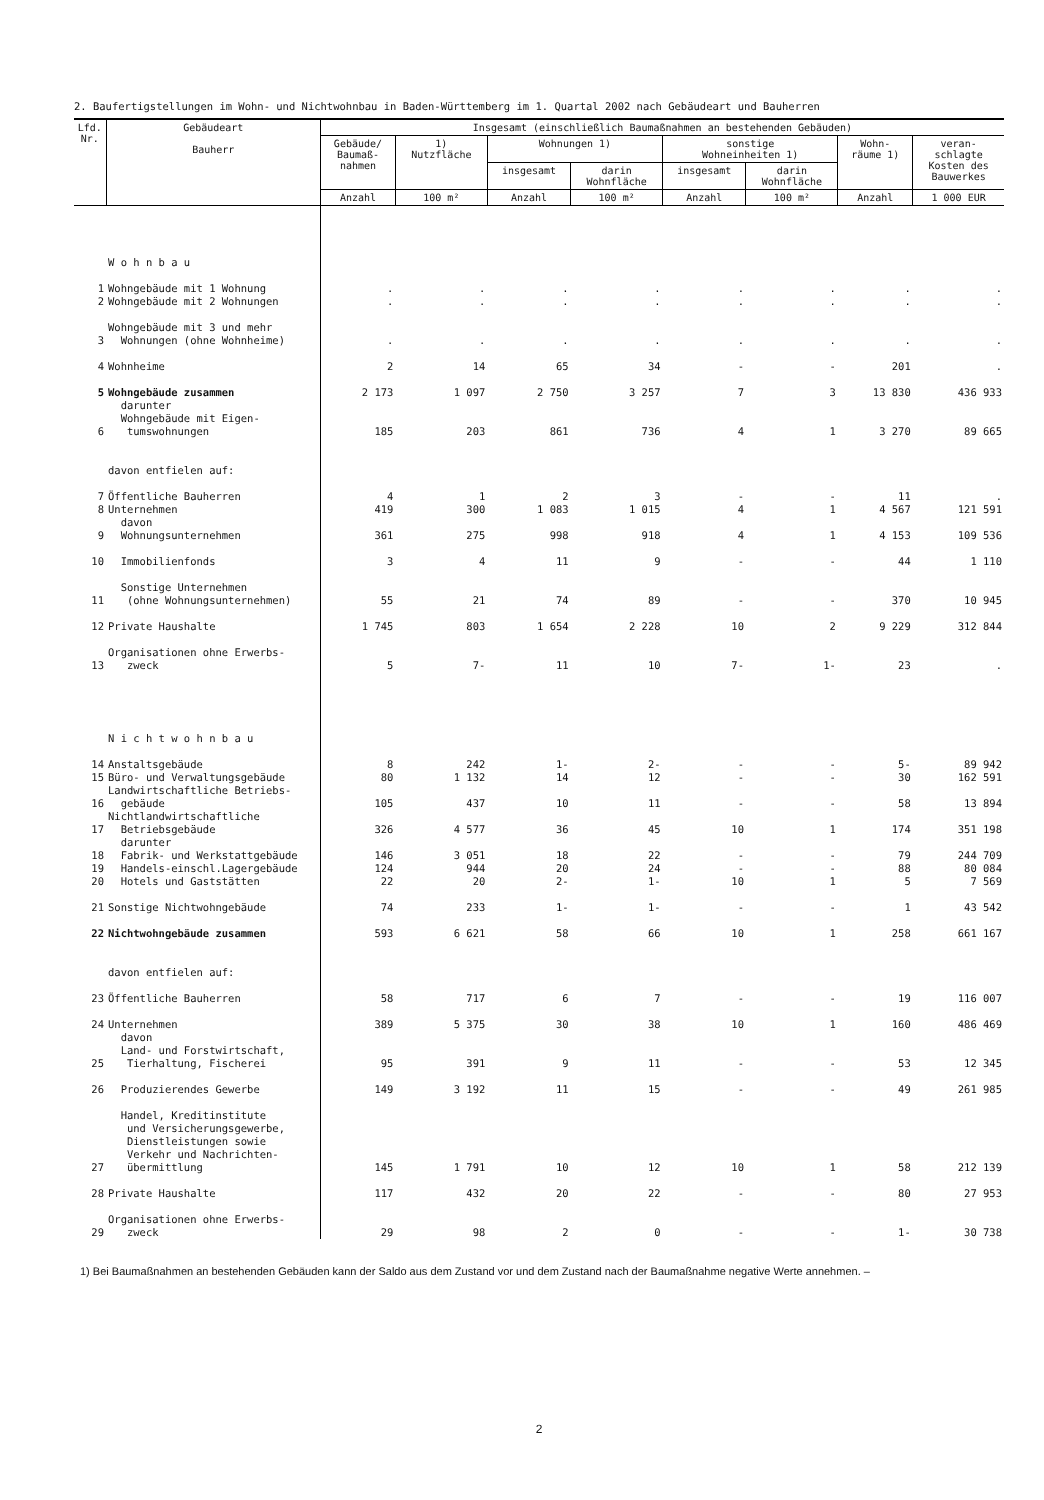2. Baufertigstellungen im Wohn- und Nichtwohnbau in Baden-Württemberg im 1. Quartal 2002 nach Gebäudeart und Bauherren
| Lfd. Nr. | Gebäudeart Bauherr | Insgesamt (einschließlich Baumaßnahmen an bestehenden Gebäuden) | | | | | | | |
| --- | --- | --- | --- | --- | --- | --- | --- | --- | --- |
| | | Gebäude/ Baumaß- nahmen | 1) Nutzfläche | Wohnungen 1) | | sonstige Wohneinheiten 1) | | Wohn- räume 1) | veran- schlagte Kosten des Bauwerkes |
| | | | | insgesamt | darin Wohnfläche | insgesamt | darin Wohnfläche | | |
| | | Anzahl | 100 m² | Anzahl | 100 m² | Anzahl | 100 m² | Anzahl | 1 000 EUR |
| | W o h n b a u | | | | | | | | |
| 1 | Wohngebäude mit 1 Wohnung | . | . | . | . | . | . | . | . |
| 2 | Wohngebäude mit 2 Wohnungen | . | . | . | . | . | . | . | . |
| 3 | Wohngebäude mit 3 und mehr Wohnungen (ohne Wohnheime) | . | . | . | . | . | . | . | . |
| 4 | Wohnheime | 2 | 14 | 65 | 34 | - | - | 201 | . |
| 5 | Wohngebäude zusammen | 2 173 | 1 097 | 2 750 | 3 257 | 7 | 3 | 13 830 | 436 933 |
| 6 | darunter Wohngebäude mit Eigen- tumswohnungen | 185 | 203 | 861 | 736 | 4 | 1 | 3 270 | 89 665 |
| | davon entfielen auf: | | | | | | | | |
| 7 | Öffentliche Bauherren | 4 | 1 | 2 | 3 | - | - | 11 | . |
| 8 | Unternehmen | 419 | 300 | 1 083 | 1 015 | 4 | 1 | 4 567 | 121 591 |
| 9 | davon Wohnungsunternehmen | 361 | 275 | 998 | 918 | 4 | 1 | 4 153 | 109 536 |
| 10 | Immobilienfonds | 3 | 4 | 11 | 9 | - | - | 44 | 1 110 |
| 11 | Sonstige Unternehmen (ohne Wohnungsunternehmen) | 55 | 21 | 74 | 89 | - | - | 370 | 10 945 |
| 12 | Private Haushalte | 1 745 | 803 | 1 654 | 2 228 | 10 | 2 | 9 229 | 312 844 |
| 13 | Organisationen ohne Erwerbs- zweck | 5 | 7- | 11 | 10 | 7- | 1- | 23 | . |
| | N i c h t w o h n b a u | | | | | | | | |
| 14 | Anstaltsgebäude | 8 | 242 | 1- | 2- | - | - | 5- | 89 942 |
| 15 | Büro- und Verwaltungsgebäude | 80 | 1 132 | 14 | 12 | - | - | 30 | 162 591 |
| 16 | Landwirtschaftliche Betriebs- gebäude | 105 | 437 | 10 | 11 | - | - | 58 | 13 894 |
| 17 | Nichtlandwirtschaftliche Betriebsgebäude | 326 | 4 577 | 36 | 45 | 10 | 1 | 174 | 351 198 |
| 18 | darunter Fabrik- und Werkstattgebäude | 146 | 3 051 | 18 | 22 | - | - | 79 | 244 709 |
| 19 | Handels-einschl.Lagergebäude | 124 | 944 | 20 | 24 | - | - | 88 | 80 084 |
| 20 | Hotels und Gaststätten | 22 | 20 | 2- | 1- | 10 | 1 | 5 | 7 569 |
| 21 | Sonstige Nichtwohngebäude | 74 | 233 | 1- | 1- | - | - | 1 | 43 542 |
| 22 | Nichtwohngebäude zusammen | 593 | 6 621 | 58 | 66 | 10 | 1 | 258 | 661 167 |
| | davon entfielen auf: | | | | | | | | |
| 23 | Öffentliche Bauherren | 58 | 717 | 6 | 7 | - | - | 19 | 116 007 |
| 24 | Unternehmen | 389 | 5 375 | 30 | 38 | 10 | 1 | 160 | 486 469 |
| 25 | davon Land- und Forstwirtschaft, Tierhaltung, Fischerei | 95 | 391 | 9 | 11 | - | - | 53 | 12 345 |
| 26 | Produzierendes Gewerbe | 149 | 3 192 | 11 | 15 | - | - | 49 | 261 985 |
| 27 | Handel, Kreditinstitute und Versicherungsgewerbe, Dienstleistungen sowie Verkehr und Nachrichten- übermittlung | 145 | 1 791 | 10 | 12 | 10 | 1 | 58 | 212 139 |
| 28 | Private Haushalte | 117 | 432 | 20 | 22 | - | - | 80 | 27 953 |
| 29 | Organisationen ohne Erwerbs- zweck | 29 | 98 | 2 | 0 | - | - | 1- | 30 738 |
1) Bei Baumaßnahmen an bestehenden Gebäuden kann der Saldo aus dem Zustand vor und dem Zustand nach der Baumaßnahme negative Werte annehmen. –
2